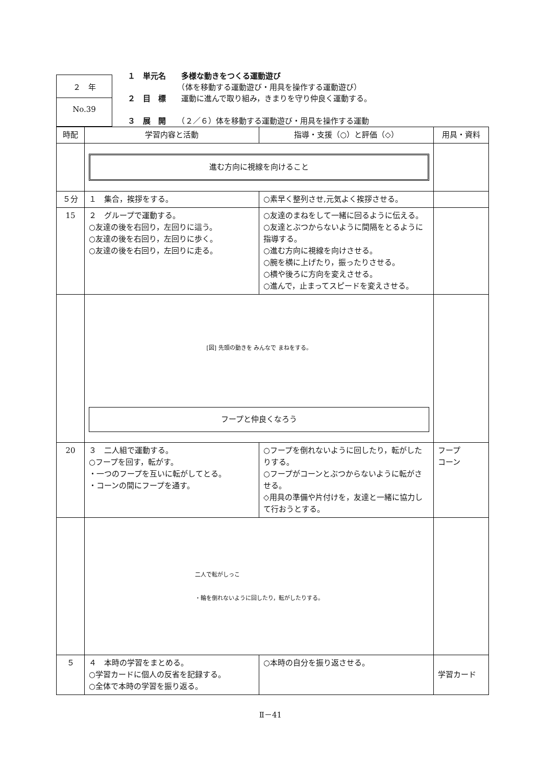２　年
No.39
１　単元名　　多様な動きをつくる運動遊び
　　　　　　　（体を移動する運動遊び・用具を操作する運動遊び）
２　目　標　　運動に進んで取り組み，きまりを守り仲良く運動する。
３　展　開　　（２／６）体を移動する運動遊び・用具を操作する運動
| 時配 | 学習内容と活動 | 指導・支援（○）と評価（◇） | 用具・資料 |
| --- | --- | --- | --- |
| | 進む方向に視線を向けること | | |
| ５分 | １ 集合，挨拶をする。 | ○素早く整列させ,元気よく挨拶させる。 | |
| 15 | ２ グループで運動する。 ○友達の後を右回り，左回りに這う。 ○友達の後を右回り，左回りに歩く。 ○友達の後を右回り，左回りに走る。 | ○友達のまねをして一緒に回るように伝える。 ○友達とぶつからないように間隔をとるように指導する。 ○進む方向に視線を向けさせる。 ○腕を横に上げたり，振ったりさせる。 ○横や後ろに方向を変えさせる。 ○進んで，止まってスピードを変えさせる。 | |
| | [図] 先頭の動きを みんなで まねをする。 フープと仲良くなろう | | |
| 20 | ３ 二人組で運動する。 ○フープを回す，転がす。 ・一つのフープを互いに転がしてとる。 ・コーンの間にフープを通す。 | ○フープを倒れないように回したり，転がしたりする。 ○フープがコーンとぶつからないように転がさせる。 ◇用具の準備や片付けを，友達と一緒に協力して行おうとする。 | フープ コーン |
| | 二人で転がしっこ ・輪を倒れないように回したり，転がしたりする。 | | |
| ５ | ４ 本時の学習をまとめる。 ○学習カードに個人の反省を記録する。 ○全体で本時の学習を振り返る。 | ○本時の自分を振り返させる。 | 学習カード |
Ⅱ－41